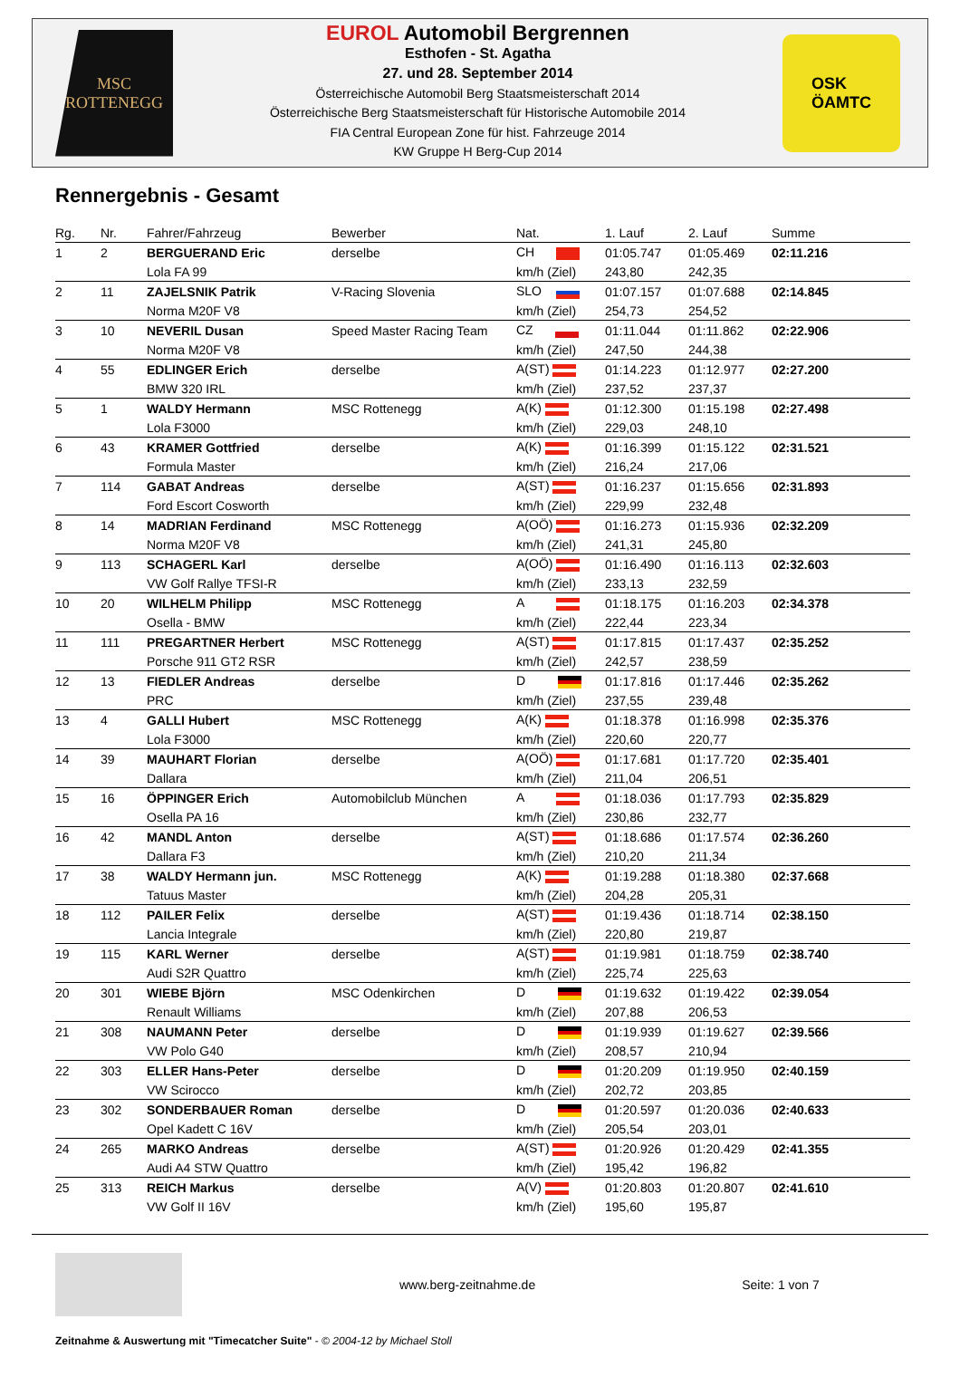MSC
ROTTENEGG
EUROL Automobil Bergrennen
Esthofen - St. Agatha
27. und 28. September 2014
Österreichische Automobil Berg Staatsmeisterschaft 2014
Österreichische Berg Staatsmeisterschaft für Historische Automobile 2014
FIA Central European Zone für hist. Fahrzeuge 2014
KW Gruppe H Berg-Cup 2014
OSK
ÖAMTC
Rennergebnis - Gesamt
| Rg. | Nr. | Fahrer/Fahrzeug | Bewerber | Nat. | 1. Lauf | 2. Lauf | Summe |
| --- | --- | --- | --- | --- | --- | --- | --- |
| 1 | 2 | BERGUERAND Eric | derselbe | CH | 01:05.747 | 01:05.469 | 02:11.216 |
| | | Lola FA 99 | | km/h (Ziel) | 243,80 | 242,35 | |
| 2 | 11 | ZAJELSNIK Patrik | V-Racing Slovenia | SLO | 01:07.157 | 01:07.688 | 02:14.845 |
| | | Norma M20F V8 | | km/h (Ziel) | 254,73 | 254,52 | |
| 3 | 10 | NEVERIL Dusan | Speed Master Racing Team | CZ | 01:11.044 | 01:11.862 | 02:22.906 |
| | | Norma M20F V8 | | km/h (Ziel) | 247,50 | 244,38 | |
| 4 | 55 | EDLINGER Erich | derselbe | A(ST) | 01:14.223 | 01:12.977 | 02:27.200 |
| | | BMW 320 IRL | | km/h (Ziel) | 237,52 | 237,37 | |
| 5 | 1 | WALDY Hermann | MSC Rottenegg | A(K) | 01:12.300 | 01:15.198 | 02:27.498 |
| | | Lola F3000 | | km/h (Ziel) | 229,03 | 248,10 | |
| 6 | 43 | KRAMER Gottfried | derselbe | A(K) | 01:16.399 | 01:15.122 | 02:31.521 |
| | | Formula Master | | km/h (Ziel) | 216,24 | 217,06 | |
| 7 | 114 | GABAT Andreas | derselbe | A(ST) | 01:16.237 | 01:15.656 | 02:31.893 |
| | | Ford Escort Cosworth | | km/h (Ziel) | 229,99 | 232,48 | |
| 8 | 14 | MADRIAN Ferdinand | MSC Rottenegg | A(OÖ) | 01:16.273 | 01:15.936 | 02:32.209 |
| | | Norma M20F V8 | | km/h (Ziel) | 241,31 | 245,80 | |
| 9 | 113 | SCHAGERL Karl | derselbe | A(OÖ) | 01:16.490 | 01:16.113 | 02:32.603 |
| | | VW Golf Rallye TFSI-R | | km/h (Ziel) | 233,13 | 232,59 | |
| 10 | 20 | WILHELM Philipp | MSC Rottenegg | A | 01:18.175 | 01:16.203 | 02:34.378 |
| | | Osella - BMW | | km/h (Ziel) | 222,44 | 223,34 | |
| 11 | 111 | PREGARTNER Herbert | MSC Rottenegg | A(ST) | 01:17.815 | 01:17.437 | 02:35.252 |
| | | Porsche 911 GT2 RSR | | km/h (Ziel) | 242,57 | 238,59 | |
| 12 | 13 | FIEDLER Andreas | derselbe | D | 01:17.816 | 01:17.446 | 02:35.262 |
| | | PRC | | km/h (Ziel) | 237,55 | 239,48 | |
| 13 | 4 | GALLI Hubert | MSC Rottenegg | A(K) | 01:18.378 | 01:16.998 | 02:35.376 |
| | | Lola F3000 | | km/h (Ziel) | 220,60 | 220,77 | |
| 14 | 39 | MAUHART Florian | derselbe | A(OÖ) | 01:17.681 | 01:17.720 | 02:35.401 |
| | | Dallara | | km/h (Ziel) | 211,04 | 206,51 | |
| 15 | 16 | ÖPPINGER Erich | Automobilclub München | A | 01:18.036 | 01:17.793 | 02:35.829 |
| | | Osella PA 16 | | km/h (Ziel) | 230,86 | 232,77 | |
| 16 | 42 | MANDL Anton | derselbe | A(ST) | 01:18.686 | 01:17.574 | 02:36.260 |
| | | Dallara F3 | | km/h (Ziel) | 210,20 | 211,34 | |
| 17 | 38 | WALDY Hermann jun. | MSC Rottenegg | A(K) | 01:19.288 | 01:18.380 | 02:37.668 |
| | | Tatuus Master | | km/h (Ziel) | 204,28 | 205,31 | |
| 18 | 112 | PAILER Felix | derselbe | A(ST) | 01:19.436 | 01:18.714 | 02:38.150 |
| | | Lancia Integrale | | km/h (Ziel) | 220,80 | 219,87 | |
| 19 | 115 | KARL Werner | derselbe | A(ST) | 01:19.981 | 01:18.759 | 02:38.740 |
| | | Audi S2R Quattro | | km/h (Ziel) | 225,74 | 225,63 | |
| 20 | 301 | WIEBE Björn | MSC Odenkirchen | D | 01:19.632 | 01:19.422 | 02:39.054 |
| | | Renault Williams | | km/h (Ziel) | 207,88 | 206,53 | |
| 21 | 308 | NAUMANN Peter | derselbe | D | 01:19.939 | 01:19.627 | 02:39.566 |
| | | VW Polo G40 | | km/h (Ziel) | 208,57 | 210,94 | |
| 22 | 303 | ELLER Hans-Peter | derselbe | D | 01:20.209 | 01:19.950 | 02:40.159 |
| | | VW Scirocco | | km/h (Ziel) | 202,72 | 203,85 | |
| 23 | 302 | SONDERBAUER Roman | derselbe | D | 01:20.597 | 01:20.036 | 02:40.633 |
| | | Opel Kadett C 16V | | km/h (Ziel) | 205,54 | 203,01 | |
| 24 | 265 | MARKO Andreas | derselbe | A(ST) | 01:20.926 | 01:20.429 | 02:41.355 |
| | | Audi A4 STW Quattro | | km/h (Ziel) | 195,42 | 196,82 | |
| 25 | 313 | REICH Markus | derselbe | A(V) | 01:20.803 | 01:20.807 | 02:41.610 |
| | | VW Golf II 16V | | km/h (Ziel) | 195,60 | 195,87 | |
www.berg-zeitnahme.de Seite: 1 von 7
Zeitnahme & Auswertung mit "Timecatcher Suite" - © 2004-12 by Michael Stoll